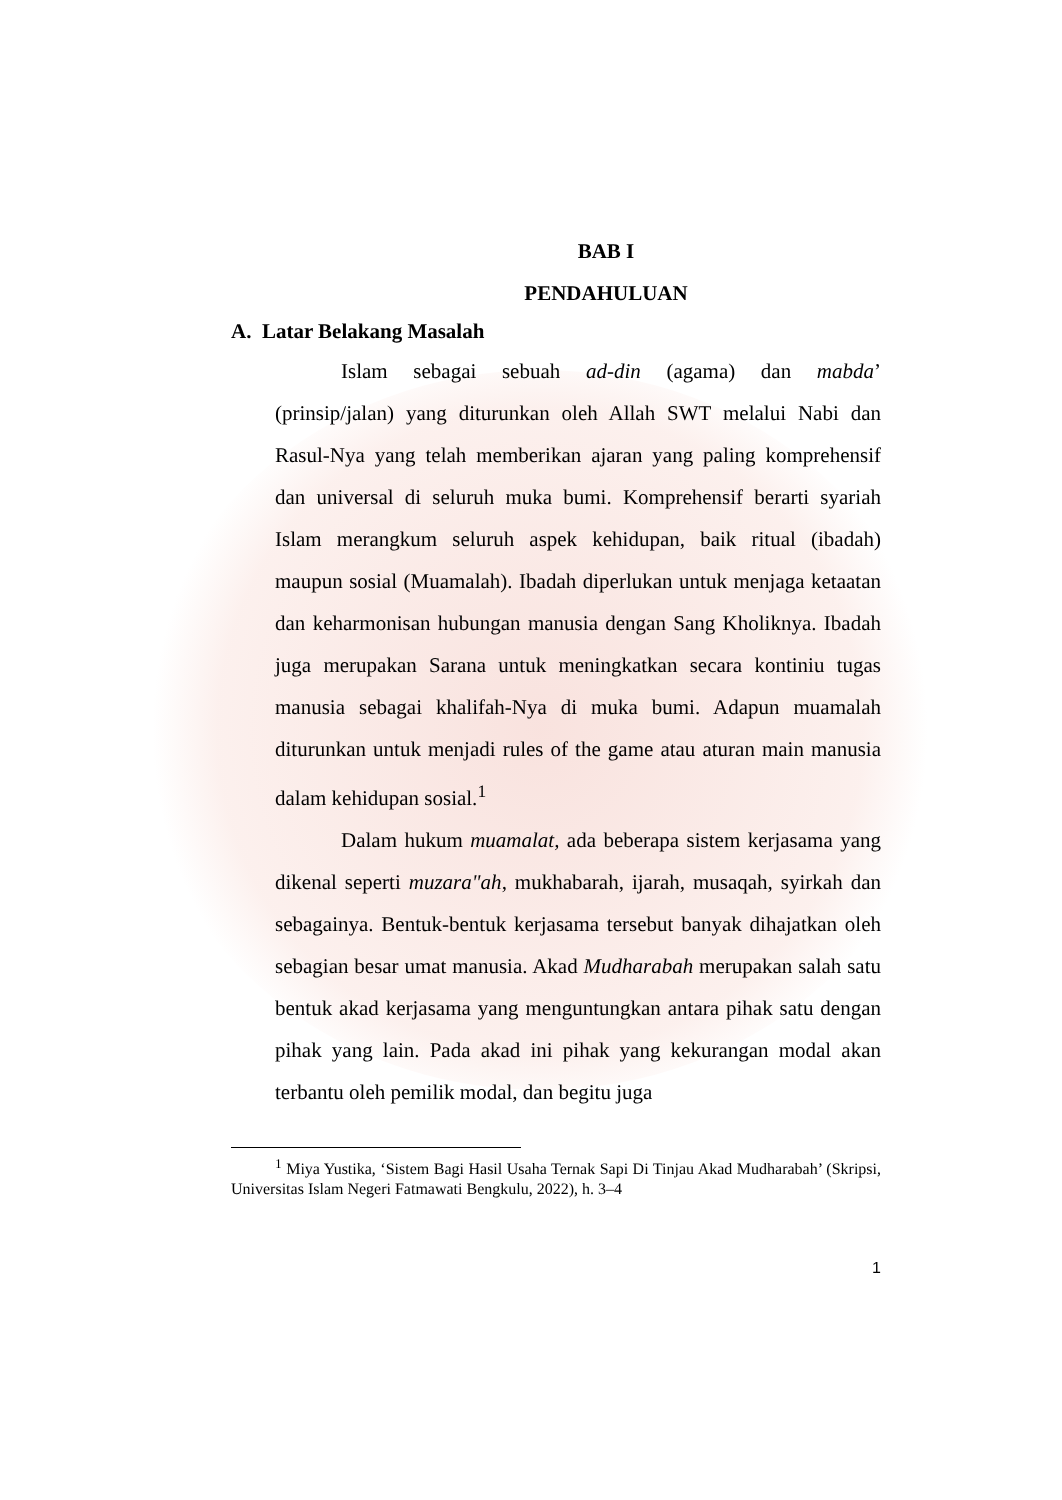BAB I
PENDAHULUAN
A. Latar Belakang Masalah
Islam sebagai sebuah ad-din (agama) dan mabda’ (prinsip/jalan) yang diturunkan oleh Allah SWT melalui Nabi dan Rasul-Nya yang telah memberikan ajaran yang paling komprehensif dan universal di seluruh muka bumi. Komprehensif berarti syariah Islam merangkum seluruh aspek kehidupan, baik ritual (ibadah) maupun sosial (Muamalah). Ibadah diperlukan untuk menjaga ketaatan dan keharmonisan hubungan manusia dengan Sang Kholiknya. Ibadah juga merupakan Sarana untuk meningkatkan secara kontiniu tugas manusia sebagai khalifah-Nya di muka bumi. Adapun muamalah diturunkan untuk menjadi rules of the game atau aturan main manusia dalam kehidupan sosial.<sup>1</sup>
Dalam hukum muamalat, ada beberapa sistem kerjasama yang dikenal seperti muzara"ah, mukhabarah, ijarah, musaqah, syirkah dan sebagainya. Bentuk-bentuk kerjasama tersebut banyak dihajatkan oleh sebagian besar umat manusia. Akad Mudharabah merupakan salah satu bentuk akad kerjasama yang menguntungkan antara pihak satu dengan pihak yang lain. Pada akad ini pihak yang kekurangan modal akan terbantu oleh pemilik modal, dan begitu juga
<sup>1</sup> Miya Yustika, ‘Sistem Bagi Hasil Usaha Ternak Sapi Di Tinjau Akad Mudharabah’ (Skripsi, Universitas Islam Negeri Fatmawati Bengkulu, 2022), h. 3–4
1